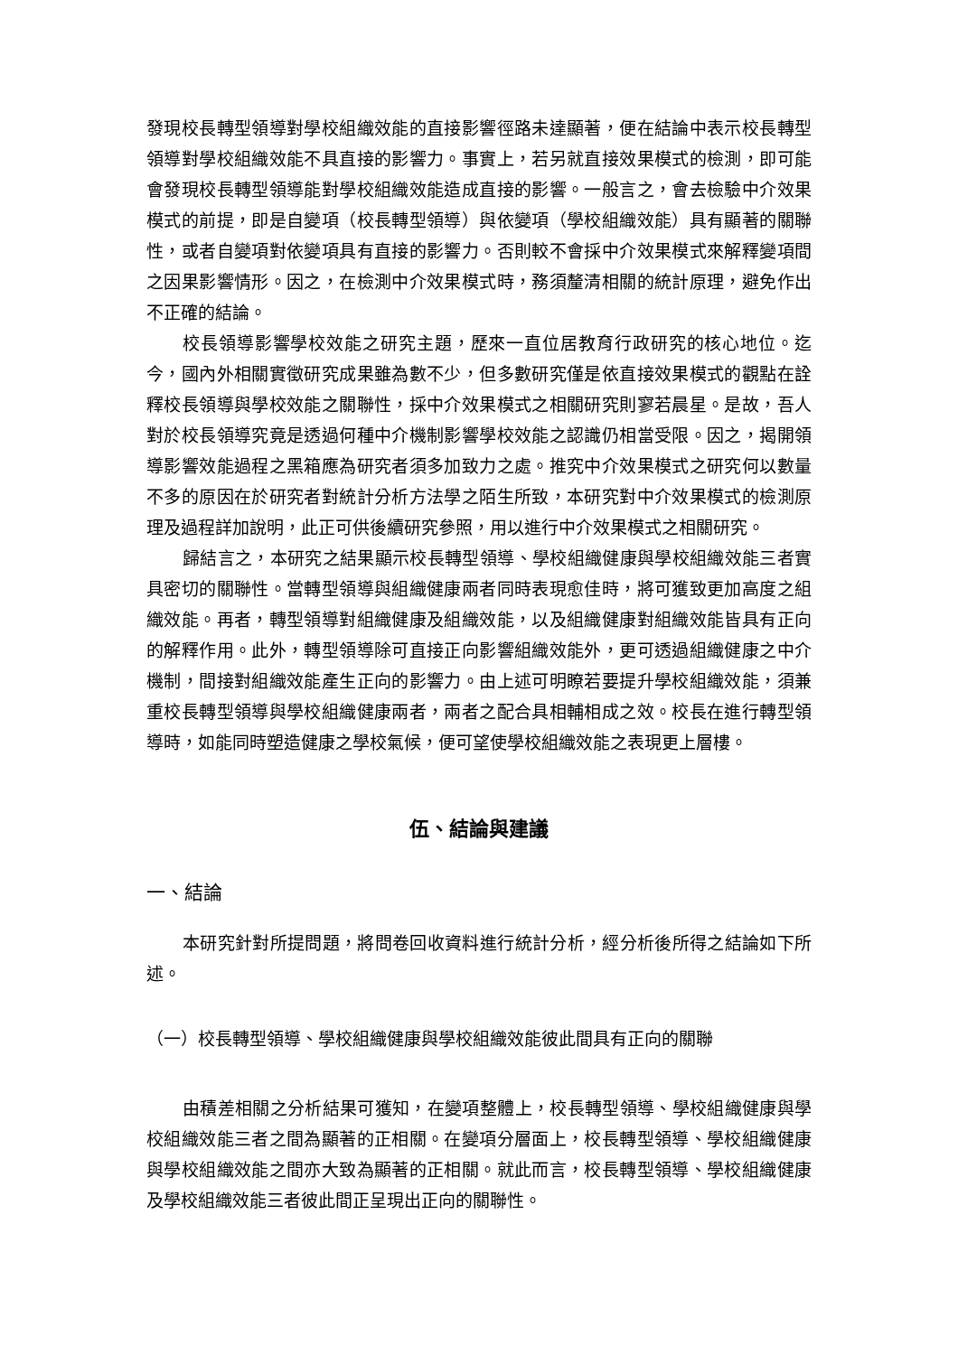發現校長轉型領導對學校組織效能的直接影響徑路未達顯著，便在結論中表示校長轉型領導對學校組織效能不具直接的影響力。事實上，若另就直接效果模式的檢測，即可能會發現校長轉型領導能對學校組織效能造成直接的影響。一般言之，會去檢驗中介效果模式的前提，即是自變項（校長轉型領導）與依變項（學校組織效能）具有顯著的關聯性，或者自變項對依變項具有直接的影響力。否則較不會採中介效果模式來解釋變項間之因果影響情形。因之，在檢測中介效果模式時，務須釐清相關的統計原理，避免作出不正確的結論。
校長領導影響學校效能之研究主題，歷來一直位居教育行政研究的核心地位。迄今，國內外相關實徵研究成果雖為數不少，但多數研究僅是依直接效果模式的觀點在詮釋校長領導與學校效能之關聯性，採中介效果模式之相關研究則寥若晨星。是故，吾人對於校長領導究竟是透過何種中介機制影響學校效能之認識仍相當受限。因之，揭開領導影響效能過程之黑箱應為研究者須多加致力之處。推究中介效果模式之研究何以數量不多的原因在於研究者對統計分析方法學之陌生所致，本研究對中介效果模式的檢測原理及過程詳加說明，此正可供後續研究參照，用以進行中介效果模式之相關研究。
歸結言之，本研究之結果顯示校長轉型領導、學校組織健康與學校組織效能三者實具密切的關聯性。當轉型領導與組織健康兩者同時表現愈佳時，將可獲致更加高度之組織效能。再者，轉型領導對組織健康及組織效能，以及組織健康對組織效能皆具有正向的解釋作用。此外，轉型領導除可直接正向影響組織效能外，更可透過組織健康之中介機制，間接對組織效能產生正向的影響力。由上述可明瞭若要提升學校組織效能，須兼重校長轉型領導與學校組織健康兩者，兩者之配合具相輔相成之效。校長在進行轉型領導時，如能同時塑造健康之學校氣候，便可望使學校組織效能之表現更上層樓。
伍、結論與建議
一、結論
本研究針對所提問題，將問卷回收資料進行統計分析，經分析後所得之結論如下所述。
（一）校長轉型領導、學校組織健康與學校組織效能彼此間具有正向的關聯
由積差相關之分析結果可獲知，在變項整體上，校長轉型領導、學校組織健康與學校組織效能三者之間為顯著的正相關。在變項分層面上，校長轉型領導、學校組織健康與學校組織效能之間亦大致為顯著的正相關。就此而言，校長轉型領導、學校組織健康及學校組織效能三者彼此間正呈現出正向的關聯性。